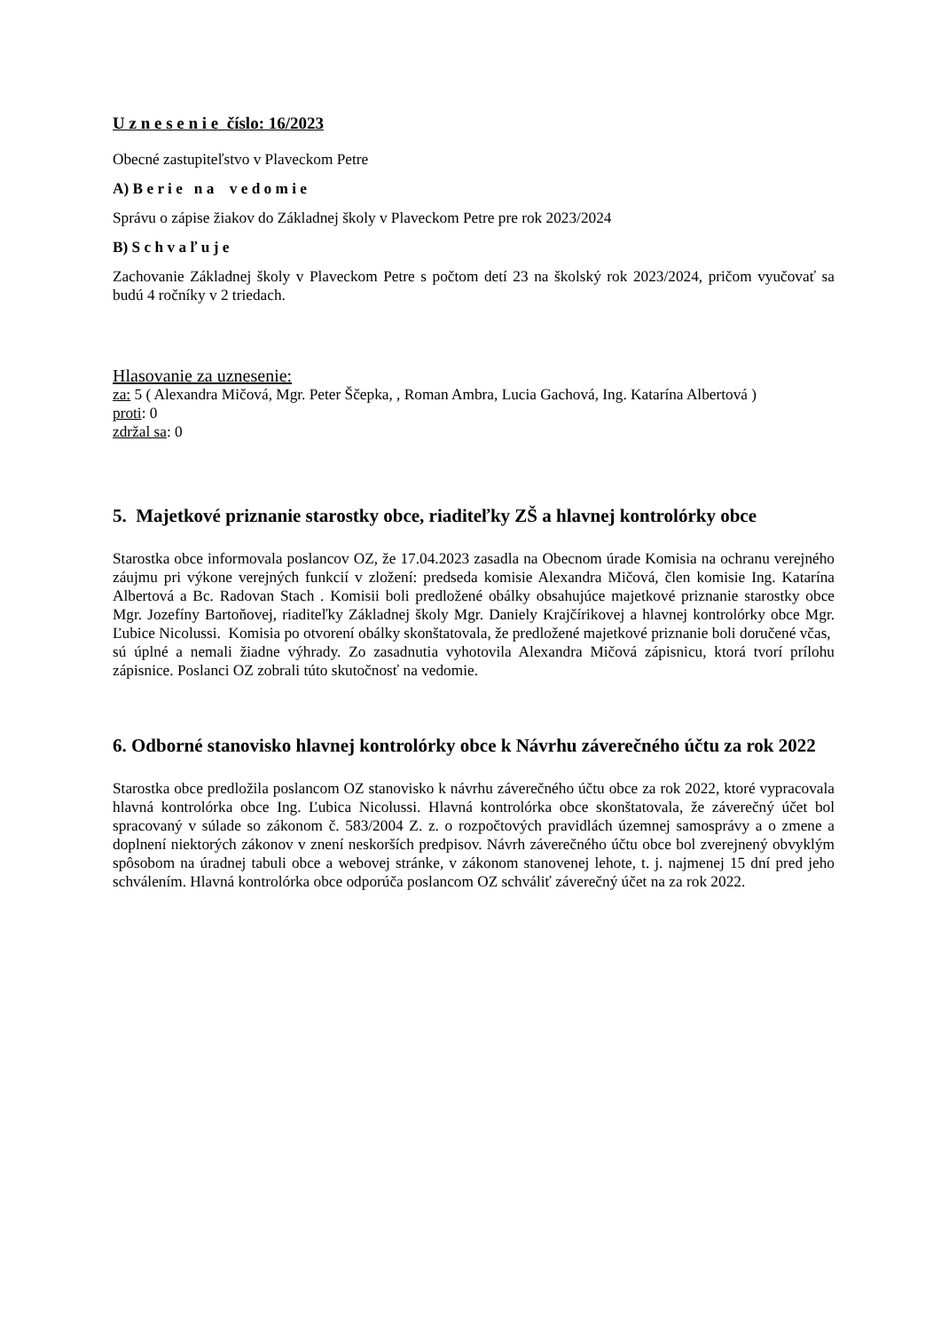U z n e s e n i e číslo: 16/2023
Obecné zastupiteľstvo v Plaveckom Petre
A) B e r i e n a v e d o m i e
Správu o zápise žiakov do Základnej školy v Plaveckom Petre pre rok 2023/2024
B) S c h v a ľ u j e
Zachovanie Základnej školy v Plaveckom Petre s počtom detí 23 na školský rok 2023/2024, pričom vyučovať sa budú 4 ročníky v 2 triedach.
Hlasovanie za uznesenie:
za: 5 ( Alexandra Mičová, Mgr. Peter Ščepka, , Roman Ambra, Lucia Gachová, Ing. Katarína Albertová )
proti: 0
zdržal sa: 0
5. Majetkové priznanie starostky obce, riaditeľky ZŠ a hlavnej kontrolórky obce
Starostka obce informovala poslancov OZ, že 17.04.2023 zasadla na Obecnom úrade Komisia na ochranu verejného záujmu pri výkone verejných funkcií v zložení: predseda komisie Alexandra Mičová, člen komisie Ing. Katarína Albertová a Bc. Radovan Stach . Komisii boli predložené obálky obsahujúce majetkové priznanie starostky obce Mgr. Jozefíny Bartoňovej, riaditeľky Základnej školy Mgr. Daniely Krajčírikovej a hlavnej kontrolórky obce Mgr. Ľubice Nicolussi. Komisia po otvorení obálky skonštatovala, že predložené majetkové priznanie boli doručené včas, sú úplné a nemali žiadne výhrady. Zo zasadnutia vyhotovila Alexandra Mičová zápisnicu, ktorá tvorí prílohu zápisnice. Poslanci OZ zobrali túto skutočnosť na vedomie.
6. Odborné stanovisko hlavnej kontrolórky obce k Návrhu záverečného účtu za rok 2022
Starostka obce predložila poslancom OZ stanovisko k návrhu záverečného účtu obce za rok 2022, ktoré vypracovala hlavná kontrolórka obce Ing. Ľubica Nicolussi. Hlavná kontrolórka obce skonštatovala, že záverečný účet bol spracovaný v súlade so zákonom č. 583/2004 Z. z. o rozpočtových pravidlách územnej samosprávy a o zmene a doplnení niektorých zákonov v znení neskorších predpisov. Návrh záverečného účtu obce bol zverejnený obvyklým spôsobom na úradnej tabuli obce a webovej stránke, v zákonom stanovenej lehote, t. j. najmenej 15 dní pred jeho schválením. Hlavná kontrolórka obce odporúča poslancom OZ schváliť záverečný účet na za rok 2022.